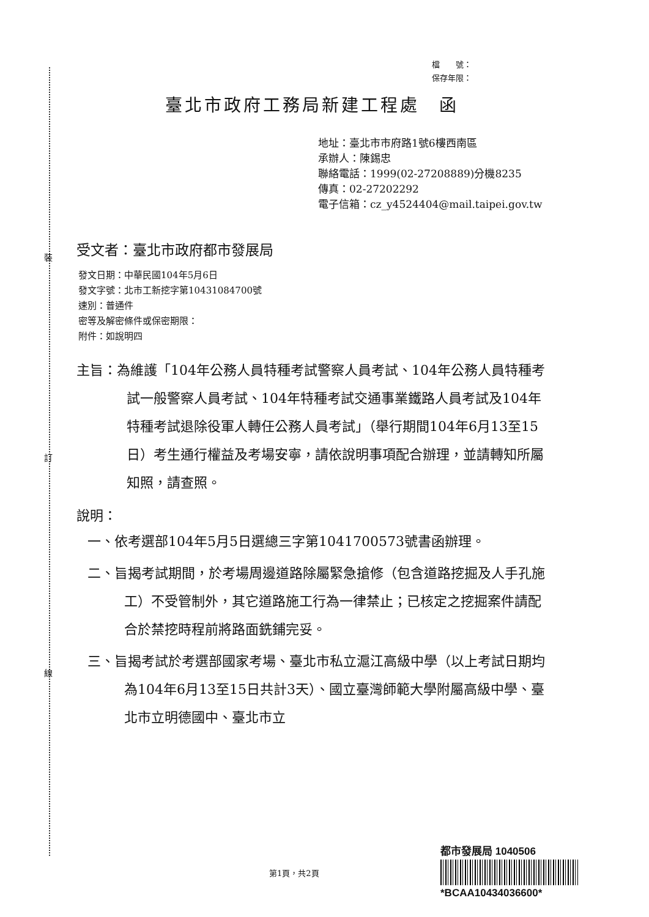裝
訂
線
檔　　號：
保存年限：
臺北市政府工務局新建工程處　函
地址：臺北市市府路1號6樓西南區
承辦人：陳錫忠
聯絡電話：1999(02-27208889)分機8235
傳真：02-27202292
電子信箱：cz_y4524404@mail.taipei.gov.tw
受文者：臺北市政府都市發展局
發文日期：中華民國104年5月6日
發文字號：北市工新挖字第10431084700號
速別：普通件
密等及解密條件或保密期限：
附件：如說明四
主旨：為維護「104年公務人員特種考試警察人員考試、104年公務人員特種考試一般警察人員考試、104年特種考試交通事業鐵路人員考試及104年特種考試退除役軍人轉任公務人員考試」（舉行期間104年6月13至15日）考生通行權益及考場安寧，請依說明事項配合辦理，並請轉知所屬知照，請查照。
說明：
一、依考選部104年5月5日選總三字第1041700573號書函辦理。
二、旨揭考試期間，於考場周邊道路除屬緊急搶修（包含道路挖掘及人手孔施工）不受管制外，其它道路施工行為一律禁止；已核定之挖掘案件請配合於禁挖時程前將路面銑鋪完妥。
三、旨揭考試於考選部國家考場、臺北市私立滬江高級中學（以上考試日期均為104年6月13至15日共計3天）、國立臺灣師範大學附屬高級中學、臺北市立明德國中、臺北市立
第1頁，共2頁
都市發展局 1040506
*BCAA10434036600*